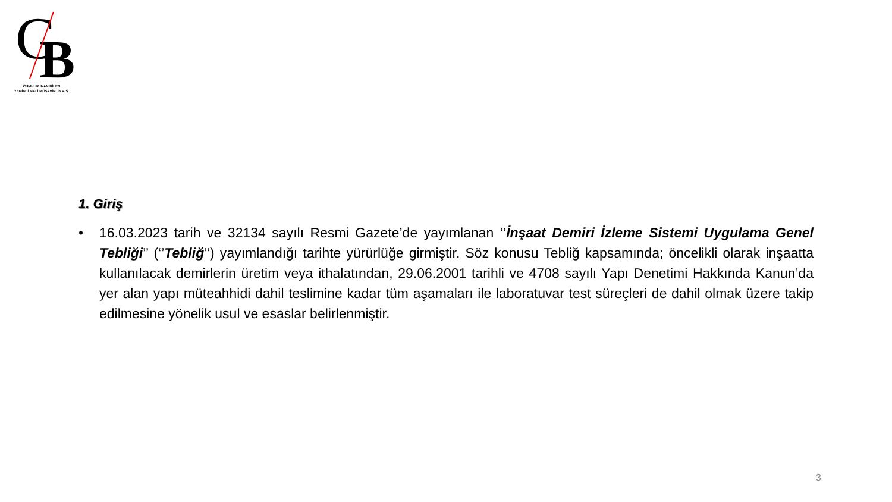C
B
CUMHUR İNAN BİLEN
YEMİNLİ MALİ MÜŞAVİRLİK A.Ş.
1. Giriş
• 16.03.2023 tarih ve 32134 sayılı Resmi Gazete’de yayımlanan ‘’İnşaat Demiri İzleme Sistemi Uygulama Genel Tebliği’’ (‘’Tebliğ’’) yayımlandığı tarihte yürürlüğe girmiştir. Söz konusu Tebliğ kapsamında; öncelikli olarak inşaatta kullanılacak demirlerin üretim veya ithalatından, 29.06.2001 tarihli ve 4708 sayılı Yapı Denetimi Hakkında Kanun’da yer alan yapı müteahhidi dahil teslimine kadar tüm aşamaları ile laboratuvar test süreçleri de dahil olmak üzere takip edilmesine yönelik usul ve esaslar belirlenmiştir.
3